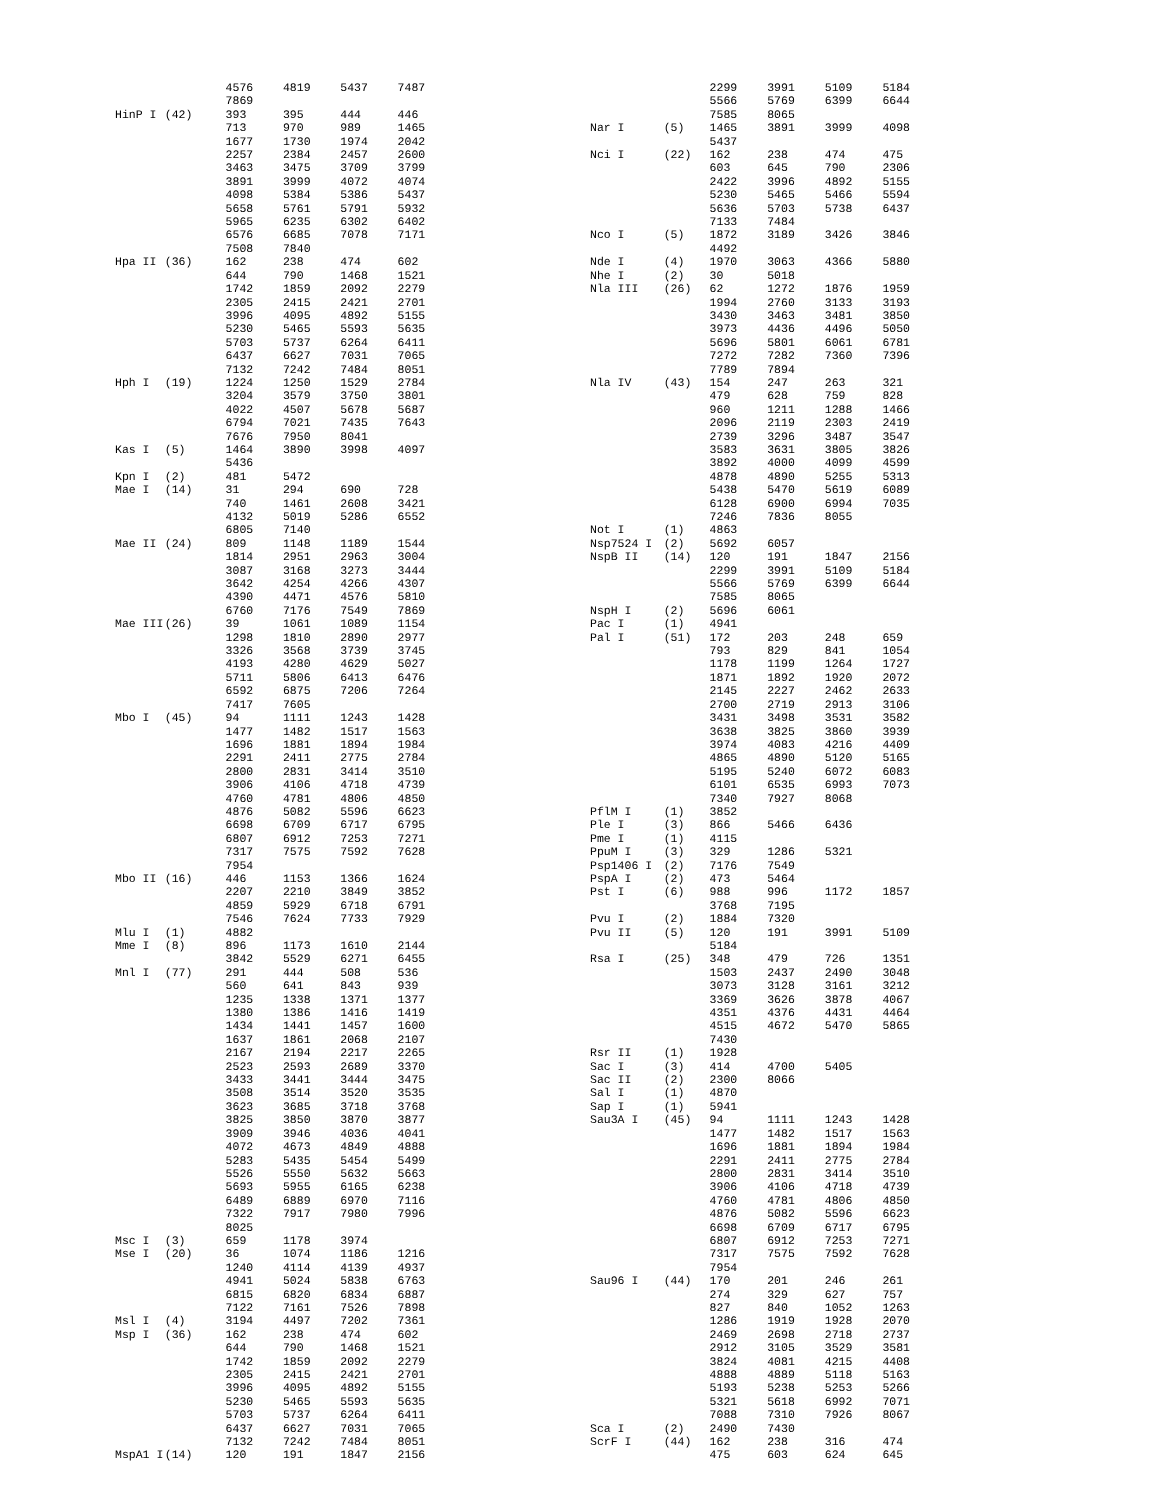| | | 4576 | 4819 | 5437 | 7487 |
| | | 7869 | | | |
| HinP I | (42) | 393 | 395 | 444 | 446 |
| | | 713 | 970 | 989 | 1465 |
| | | 1677 | 1730 | 1974 | 2042 |
| | | 2257 | 2384 | 2457 | 2600 |
| | | 3463 | 3475 | 3709 | 3799 |
| | | 3891 | 3999 | 4072 | 4074 |
| | | 4098 | 5384 | 5386 | 5437 |
| | | 5658 | 5761 | 5791 | 5932 |
| | | 5965 | 6235 | 6302 | 6402 |
| | | 6576 | 6685 | 7078 | 7171 |
| | | 7508 | 7840 | | |
| Hpa II | (36) | 162 | 238 | 474 | 602 |
| | | 644 | 790 | 1468 | 1521 |
| | | 1742 | 1859 | 2092 | 2279 |
| | | 2305 | 2415 | 2421 | 2701 |
| | | 3996 | 4095 | 4892 | 5155 |
| | | 5230 | 5465 | 5593 | 5635 |
| | | 5703 | 5737 | 6264 | 6411 |
| | | 6437 | 6627 | 7031 | 7065 |
| | | 7132 | 7242 | 7484 | 8051 |
| Hph I | (19) | 1224 | 1250 | 1529 | 2784 |
| | | 3204 | 3579 | 3750 | 3801 |
| | | 4022 | 4507 | 5678 | 5687 |
| | | 6794 | 7021 | 7435 | 7643 |
| | | 7676 | 7950 | 8041 | |
| Kas I | (5) | 1464 | 3890 | 3998 | 4097 |
| | | 5436 | | | |
| Kpn I | (2) | 481 | 5472 | | |
| Mae I | (14) | 31 | 294 | 690 | 728 |
| | | 740 | 1461 | 2608 | 3421 |
| | | 4132 | 5019 | 5286 | 6552 |
| | | 6805 | 7140 | | |
| Mae II | (24) | 809 | 1148 | 1189 | 1544 |
| | | 1814 | 2951 | 2963 | 3004 |
| | | 3087 | 3168 | 3273 | 3444 |
| | | 3642 | 4254 | 4266 | 4307 |
| | | 4390 | 4471 | 4576 | 5810 |
| | | 6760 | 7176 | 7549 | 7869 |
| Mae III | (26) | 39 | 1061 | 1089 | 1154 |
| | | 1298 | 1810 | 2890 | 2977 |
| | | 3326 | 3568 | 3739 | 3745 |
| | | 4193 | 4280 | 4629 | 5027 |
| | | 5711 | 5806 | 6413 | 6476 |
| | | 6592 | 6875 | 7206 | 7264 |
| | | 7417 | 7605 | | |
| Mbo I | (45) | 94 | 1111 | 1243 | 1428 |
| | | 1477 | 1482 | 1517 | 1563 |
| | | 1696 | 1881 | 1894 | 1984 |
| | | 2291 | 2411 | 2775 | 2784 |
| | | 2800 | 2831 | 3414 | 3510 |
| | | 3906 | 4106 | 4718 | 4739 |
| | | 4760 | 4781 | 4806 | 4850 |
| | | 4876 | 5082 | 5596 | 6623 |
| | | 6698 | 6709 | 6717 | 6795 |
| | | 6807 | 6912 | 7253 | 7271 |
| | | 7317 | 7575 | 7592 | 7628 |
| | | 7954 | | | |
| Mbo II | (16) | 446 | 1153 | 1366 | 1624 |
| | | 2207 | 2210 | 3849 | 3852 |
| | | 4859 | 5929 | 6718 | 6791 |
| | | 7546 | 7624 | 7733 | 7929 |
| Mlu I | (1) | 4882 | | | |
| Mme I | (8) | 896 | 1173 | 1610 | 2144 |
| | | 3842 | 5529 | 6271 | 6455 |
| Mnl I | (77) | 291 | 444 | 508 | 536 |
| | | 560 | 641 | 843 | 939 |
| | | 1235 | 1338 | 1371 | 1377 |
| | | 1380 | 1386 | 1416 | 1419 |
| | | 1434 | 1441 | 1457 | 1600 |
| | | 1637 | 1861 | 2068 | 2107 |
| | | 2167 | 2194 | 2217 | 2265 |
| | | 2523 | 2593 | 2689 | 3370 |
| | | 3433 | 3441 | 3444 | 3475 |
| | | 3508 | 3514 | 3520 | 3535 |
| | | 3623 | 3685 | 3718 | 3768 |
| | | 3825 | 3850 | 3870 | 3877 |
| | | 3909 | 3946 | 4036 | 4041 |
| | | 4072 | 4673 | 4849 | 4888 |
| | | 5283 | 5435 | 5454 | 5499 |
| | | 5526 | 5550 | 5632 | 5663 |
| | | 5693 | 5955 | 6165 | 6238 |
| | | 6489 | 6889 | 6970 | 7116 |
| | | 7322 | 7917 | 7980 | 7996 |
| | | 8025 | | | |
| Msc I | (3) | 659 | 1178 | 3974 | |
| Mse I | (20) | 36 | 1074 | 1186 | 1216 |
| | | 1240 | 4114 | 4139 | 4937 |
| | | 4941 | 5024 | 5838 | 6763 |
| | | 6815 | 6820 | 6834 | 6887 |
| | | 7122 | 7161 | 7526 | 7898 |
| Msl I | (4) | 3194 | 4497 | 7202 | 7361 |
| Msp I | (36) | 162 | 238 | 474 | 602 |
| | | 644 | 790 | 1468 | 1521 |
| | | 1742 | 1859 | 2092 | 2279 |
| | | 2305 | 2415 | 2421 | 2701 |
| | | 3996 | 4095 | 4892 | 5155 |
| | | 5230 | 5465 | 5593 | 5635 |
| | | 5703 | 5737 | 6264 | 6411 |
| | | 6437 | 6627 | 7031 | 7065 |
| | | 7132 | 7242 | 7484 | 8051 |
| MspA1 I | (14) | 120 | 191 | 1847 | 2156 |
| | | 2299 | 3991 | 5109 | 5184 |
| | | 5566 | 5769 | 6399 | 6644 |
| | | 7585 | 8065 | | |
| Nar I | (5) | 1465 | 3891 | 3999 | 4098 |
| | | 5437 | | | |
| Nci I | (22) | 162 | 238 | 474 | 475 |
| | | 603 | 645 | 790 | 2306 |
| | | 2422 | 3996 | 4892 | 5155 |
| | | 5230 | 5465 | 5466 | 5594 |
| | | 5636 | 5703 | 5738 | 6437 |
| | | 7133 | 7484 | | |
| Nco I | (5) | 1872 | 3189 | 3426 | 3846 |
| | | 4492 | | | |
| Nde I | (4) | 1970 | 3063 | 4366 | 5880 |
| Nhe I | (2) | 30 | 5018 | | |
| Nla III | (26) | 62 | 1272 | 1876 | 1959 |
| | | 1994 | 2760 | 3133 | 3193 |
| | | 3430 | 3463 | 3481 | 3850 |
| | | 3973 | 4436 | 4496 | 5050 |
| | | 5696 | 5801 | 6061 | 6781 |
| | | 7272 | 7282 | 7360 | 7396 |
| | | 7789 | 7894 | | |
| Nla IV | (43) | 154 | 247 | 263 | 321 |
| | | 479 | 628 | 759 | 828 |
| | | 960 | 1211 | 1288 | 1466 |
| | | 2096 | 2119 | 2303 | 2419 |
| | | 2739 | 3296 | 3487 | 3547 |
| | | 3583 | 3631 | 3805 | 3826 |
| | | 3892 | 4000 | 4099 | 4599 |
| | | 4878 | 4890 | 5255 | 5313 |
| | | 5438 | 5470 | 5619 | 6089 |
| | | 6128 | 6900 | 6994 | 7035 |
| | | 7246 | 7836 | 8055 | |
| Not I | (1) | 4863 | | | |
| Nsp7524 I | (2) | 5692 | 6057 | | |
| NspB II | (14) | 120 | 191 | 1847 | 2156 |
| | | 2299 | 3991 | 5109 | 5184 |
| | | 5566 | 5769 | 6399 | 6644 |
| | | 7585 | 8065 | | |
| NspH I | (2) | 5696 | 6061 | | |
| Pac I | (1) | 4941 | | | |
| Pal I | (51) | 172 | 203 | 248 | 659 |
| | | 793 | 829 | 841 | 1054 |
| | | 1178 | 1199 | 1264 | 1727 |
| | | 1871 | 1892 | 1920 | 2072 |
| | | 2145 | 2227 | 2462 | 2633 |
| | | 2700 | 2719 | 2913 | 3106 |
| | | 3431 | 3498 | 3531 | 3582 |
| | | 3638 | 3825 | 3860 | 3939 |
| | | 3974 | 4083 | 4216 | 4409 |
| | | 4865 | 4890 | 5120 | 5165 |
| | | 5195 | 5240 | 6072 | 6083 |
| | | 6101 | 6535 | 6993 | 7073 |
| | | 7340 | 7927 | 8068 | |
| PflM I | (1) | 3852 | | | |
| Ple I | (3) | 866 | 5466 | 6436 | |
| Pme I | (1) | 4115 | | | |
| PpuM I | (3) | 329 | 1286 | 5321 | |
| Psp1406 I | (2) | 7176 | 7549 | | |
| PspA I | (2) | 473 | 5464 | | |
| Pst I | (6) | 988 | 996 | 1172 | 1857 |
| | | 3768 | 7195 | | |
| Pvu I | (2) | 1884 | 7320 | | |
| Pvu II | (5) | 120 | 191 | 3991 | 5109 |
| | | 5184 | | | |
| Rsa I | (25) | 348 | 479 | 726 | 1351 |
| | | 1503 | 2437 | 2490 | 3048 |
| | | 3073 | 3128 | 3161 | 3212 |
| | | 3369 | 3626 | 3878 | 4067 |
| | | 4351 | 4376 | 4431 | 4464 |
| | | 4515 | 4672 | 5470 | 5865 |
| | | 7430 | | | |
| Rsr II | (1) | 1928 | | | |
| Sac I | (3) | 414 | 4700 | 5405 | |
| Sac II | (2) | 2300 | 8066 | | |
| Sal I | (1) | 4870 | | | |
| Sap I | (1) | 5941 | | | |
| Sau3A I | (45) | 94 | 1111 | 1243 | 1428 |
| | | 1477 | 1482 | 1517 | 1563 |
| | | 1696 | 1881 | 1894 | 1984 |
| | | 2291 | 2411 | 2775 | 2784 |
| | | 2800 | 2831 | 3414 | 3510 |
| | | 3906 | 4106 | 4718 | 4739 |
| | | 4760 | 4781 | 4806 | 4850 |
| | | 4876 | 5082 | 5596 | 6623 |
| | | 6698 | 6709 | 6717 | 6795 |
| | | 6807 | 6912 | 7253 | 7271 |
| | | 7317 | 7575 | 7592 | 7628 |
| | | 7954 | | | |
| Sau96 I | (44) | 170 | 201 | 246 | 261 |
| | | 274 | 329 | 627 | 757 |
| | | 827 | 840 | 1052 | 1263 |
| | | 1286 | 1919 | 1928 | 2070 |
| | | 2469 | 2698 | 2718 | 2737 |
| | | 2912 | 3105 | 3529 | 3581 |
| | | 3824 | 4081 | 4215 | 4408 |
| | | 4888 | 4889 | 5118 | 5163 |
| | | 5193 | 5238 | 5253 | 5266 |
| | | 5321 | 5618 | 6992 | 7071 |
| | | 7088 | 7310 | 7926 | 8067 |
| Sca I | (2) | 2490 | 7430 | | |
| ScrF I | (44) | 162 | 238 | 316 | 474 |
| | | 475 | 603 | 624 | 645 |